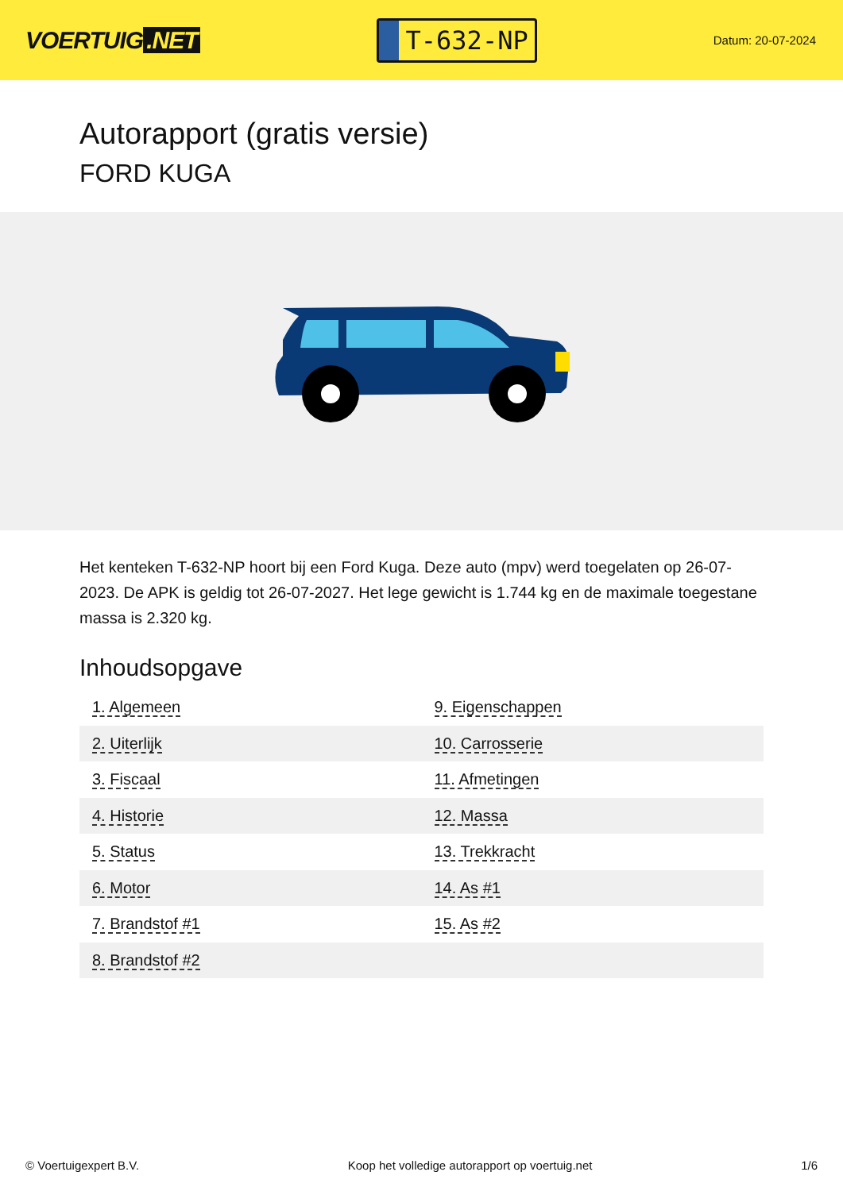VOERTUIG.NET
T-632-NP
Datum: 20-07-2024
Autorapport (gratis versie)
FORD KUGA
Het kenteken T-632-NP hoort bij een Ford Kuga. Deze auto (mpv) werd toegelaten op 26-07-2023. De APK is geldig tot 26-07-2027. Het lege gewicht is 1.744 kg en de maximale toegestane massa is 2.320 kg.
Inhoudsopgave
| 1. Algemeen | 9. Eigenschappen |
| 2. Uiterlijk | 10. Carrosserie |
| 3. Fiscaal | 11. Afmetingen |
| 4. Historie | 12. Massa |
| 5. Status | 13. Trekkracht |
| 6. Motor | 14. As #1 |
| 7. Brandstof #1 | 15. As #2 |
| 8. Brandstof #2 | |
© Voertuigexpert B.V. Koop het volledige autorapport op voertuig.net 1/6